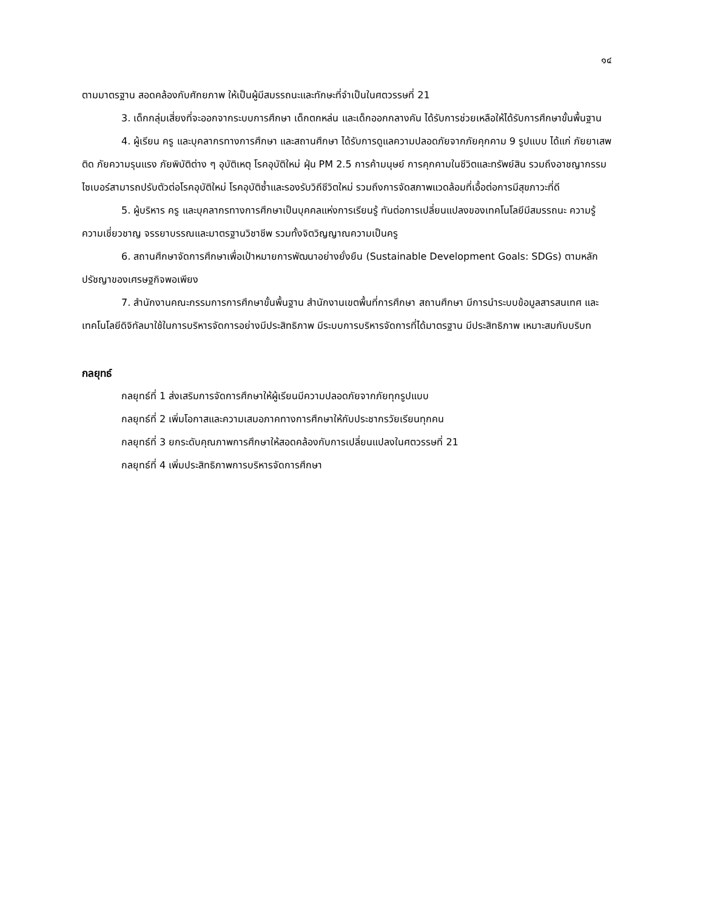๑๔
ตามมาตรฐาน สอดคล้องกับศักยภาพ ให้เป็นผู้มีสมรรถนะและทักษะที่จำเป็นในศตวรรษที่ 21
3. เด็กกลุ่มเสี่ยงที่จะออกจากระบบการศึกษา เด็กตกหล่น และเด็กออกกลางคัน ได้รับการช่วยเหลือให้ได้รับการศึกษาขั้นพื้นฐาน
4. ผู้เรียน ครู และบุคลากรทางการศึกษา และสถานศึกษา ได้รับการดูแลความปลอดภัยจากภัยคุกคาม 9 รูปแบบ ได้แก่ ภัยยาเสพติด ภัยความรุนแรง ภัยพิบัติต่าง ๆ อุบัติเหตุ โรคอุบัติใหม่ ฝุ่น PM 2.5 การค้ามนุษย์ การคุกคามในชีวิตและทรัพย์สิน รวมถึงอาชญากรรมไซเบอร์สามารถปรับตัวต่อโรคอุบัติใหม่ โรคอุบัติซ้ำและรองรับวิถีชีวิตใหม่ รวมถึงการจัดสภาพแวดล้อมที่เอื้อต่อการมีสุขภาวะที่ดี
5. ผู้บริหาร ครู และบุคลากรทางการศึกษาเป็นบุคคลแห่งการเรียนรู้ ทันต่อการเปลี่ยนแปลงของเทคโนโลยีมีสมรรถนะ ความรู้ ความเชี่ยวชาญ จรรยาบรรณและมาตรฐานวิชาชีพ รวมทั้งจิตวิญญาณความเป็นครู
6. สถานศึกษาจัดการศึกษาเพื่อเป้าหมายการพัฒนาอย่างยั่งยืน (Sustainable Development Goals: SDGs) ตามหลักปรัชญาของเศรษฐกิจพอเพียง
7. สำนักงานคณะกรรมการการศึกษาขั้นพื้นฐาน สำนักงานเขตพื้นที่การศึกษา สถานศึกษา มีการนำระบบข้อมูลสารสนเทศ และเทคโนโลยีดิจิทัลมาใช้ในการบริหารจัดการอย่างมีประสิทธิภาพ มีระบบการบริหารจัดการที่ได้มาตรฐาน มีประสิทธิภาพ เหมาะสมกับบริบท
กลยุทธ์
กลยุทธ์ที่ 1 ส่งเสริมการจัดการศึกษาให้ผู้เรียนมีความปลอดภัยจากภัยทุกรูปแบบ
กลยุทธ์ที่ 2 เพิ่มโอกาสและความเสมอภาคทางการศึกษาให้กับประชากรวัยเรียนทุกคน
กลยุทธ์ที่ 3 ยกระดับคุณภาพการศึกษาให้สอดคล้องกับการเปลี่ยนแปลงในศตวรรษที่ 21
กลยุทธ์ที่ 4 เพิ่มประสิทธิภาพการบริหารจัดการศึกษา